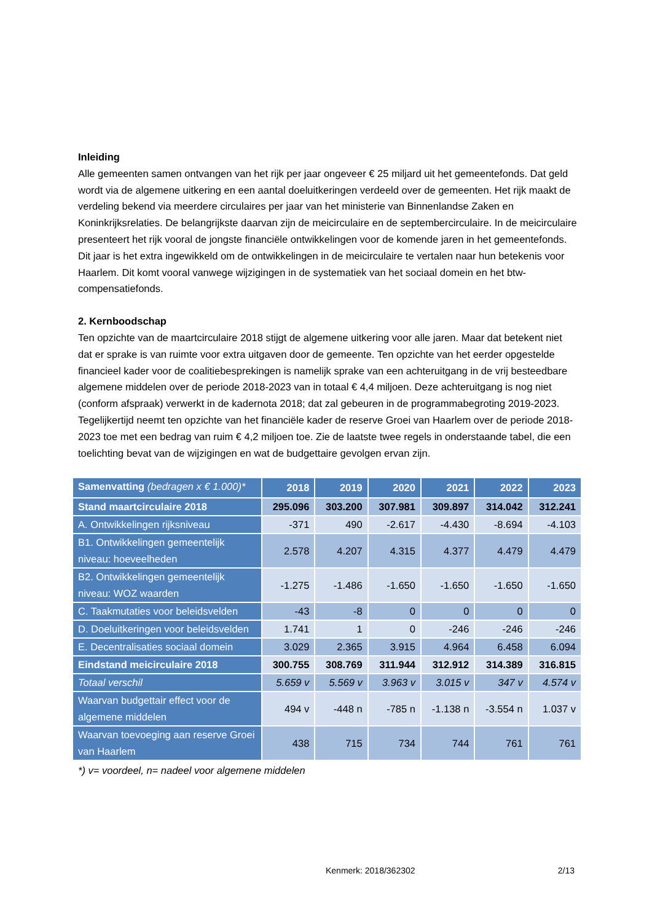Inleiding
Alle gemeenten samen ontvangen van het rijk per jaar ongeveer € 25 miljard uit het gemeentefonds. Dat geld wordt via de algemene uitkering en een aantal doeluitkeringen verdeeld over de gemeenten. Het rijk maakt de verdeling bekend via meerdere circulaires per jaar van het ministerie van Binnenlandse Zaken en Koninkrijksrelaties. De belangrijkste daarvan zijn de meicirculaire en de septembercirculaire. In de meicirculaire presenteert het rijk vooral de jongste financiële ontwikkelingen voor de komende jaren in het gemeentefonds. Dit jaar is het extra ingewikkeld om de ontwikkelingen in de meicirculaire te vertalen naar hun betekenis voor Haarlem. Dit komt vooral vanwege wijzigingen in de systematiek van het sociaal domein en het btw-compensatiefonds.
2. Kernboodschap
Ten opzichte van de maartcirculaire 2018 stijgt de algemene uitkering voor alle jaren. Maar dat betekent niet dat er sprake is van ruimte voor extra uitgaven door de gemeente. Ten opzichte van het eerder opgestelde financieel kader voor de coalitiebesprekingen is namelijk sprake van een achteruitgang in de vrij besteedbare algemene middelen over de periode 2018-2023 van in totaal € 4,4 miljoen. Deze achteruitgang is nog niet (conform afspraak) verwerkt in de kadernota 2018; dat zal gebeuren in de programmabegroting 2019-2023. Tegelijkertijd neemt ten opzichte van het financiële kader de reserve Groei van Haarlem over de periode 2018-2023 toe met een bedrag van ruim € 4,2 miljoen toe. Zie de laatste twee regels in onderstaande tabel, die een toelichting bevat van de wijzigingen en wat de budgettaire gevolgen ervan zijn.
| Samenvatting (bedragen x € 1.000)* | 2018 | 2019 | 2020 | 2021 | 2022 | 2023 |
| --- | --- | --- | --- | --- | --- | --- |
| Stand maartcirculaire 2018 | 295.096 | 303.200 | 307.981 | 309.897 | 314.042 | 312.241 |
| A. Ontwikkelingen rijksniveau | -371 | 490 | -2.617 | -4.430 | -8.694 | -4.103 |
| B1. Ontwikkelingen gemeentelijk niveau: hoeveelheden | 2.578 | 4.207 | 4.315 | 4.377 | 4.479 | 4.479 |
| B2. Ontwikkelingen gemeentelijk niveau: WOZ waarden | -1.275 | -1.486 | -1.650 | -1.650 | -1.650 | -1.650 |
| C. Taakmutaties voor beleidsvelden | -43 | -8 | 0 | 0 | 0 | 0 |
| D. Doeluitkeringen voor beleidsvelden | 1.741 | 1 | 0 | -246 | -246 | -246 |
| E. Decentralisaties sociaal domein | 3.029 | 2.365 | 3.915 | 4.964 | 6.458 | 6.094 |
| Eindstand meicirculaire 2018 | 300.755 | 308.769 | 311.944 | 312.912 | 314.389 | 316.815 |
| Totaal verschil | 5.659 v | 5.569 v | 3.963 v | 3.015 v | 347 v | 4.574 v |
| Waarvan budgettair effect voor de algemene middelen | 494 v | -448 n | -785 n | -1.138 n | -3.554 n | 1.037 v |
| Waarvan toevoeging aan reserve Groei van Haarlem | 438 | 715 | 734 | 744 | 761 | 761 |
*) v= voordeel, n= nadeel voor algemene middelen
Kenmerk: 2018/362302 2/13